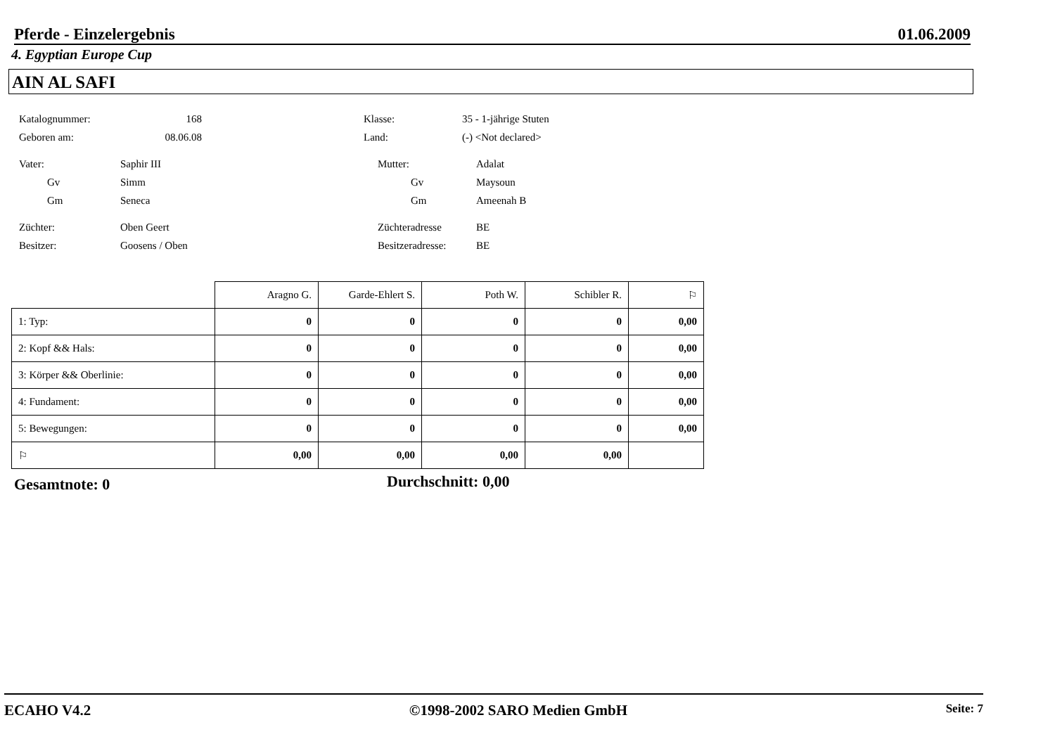Pferde - Einzelergebnis 01.06.2009
4. Egyptian Europe Cup
AIN AL SAFI
Katalognummer: 168 Klasse: 35 - 1-jährige Stuten
Geboren am: 08.06.08 Land: (-) <Not declared>
Vater: Saphir III Mutter: Adalat
Gv Simm Gv Maysoun
Gm Seneca Gm Ameenah B
Züchter: Oben Geert Züchteradresse BE
Besitzer: Goosens / Oben Besitzeradresse: BE
| | Aragno G. | Garde-Ehlert S. | Poth W. | Schibler R. | ⚐ |
| 1: Typ: | 0 | 0 | 0 | 0 | 0,00 |
| 2: Kopf && Hals: | 0 | 0 | 0 | 0 | 0,00 |
| 3: Körper && Oberlinie: | 0 | 0 | 0 | 0 | 0,00 |
| 4: Fundament: | 0 | 0 | 0 | 0 | 0,00 |
| 5: Bewegungen: | 0 | 0 | 0 | 0 | 0,00 |
| ⚐ | 0,00 | 0,00 | 0,00 | 0,00 | |
Gesamtnote: 0 Durchschnitt: 0,00
ECAHO V4.2 ©1998-2002 SARO Medien GmbH Seite: 7